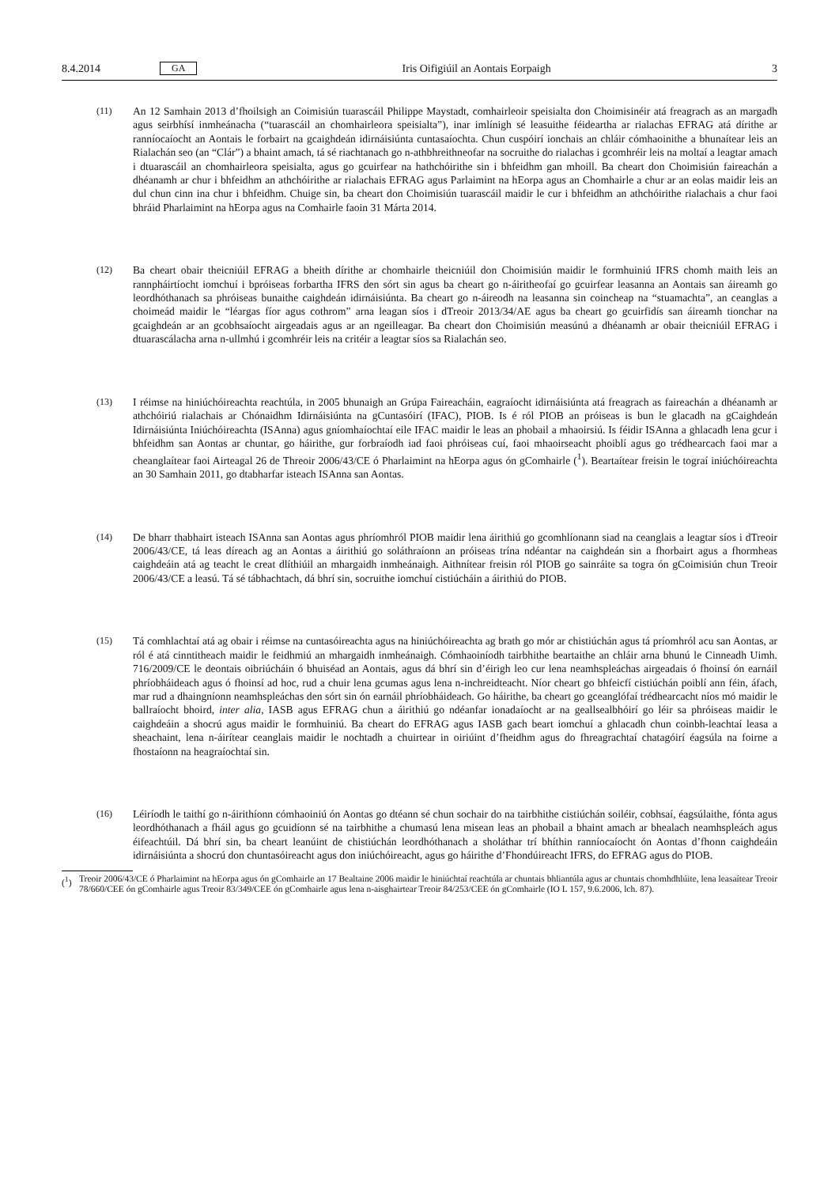8.4.2014 GA Iris Oifigiúil an Aontais Eorpaigh 3
(11) An 12 Samhain 2013 d’fhoilsigh an Coimisiún tuarascáil Philippe Maystadt, comhairleoir speisialta don Choimisinéir atá freagrach as an margadh agus seirbhísí inmheánacha (“tuarascáil an chomhairleora speisialta”), inar imlínigh sé leasuithe féideartha ar rialachas EFRAG atá dírithe ar ranníocaíocht an Aontais le forbairt na gcaighdeán idirnáisiúnta cuntasaíochta. Chun cuspóirí ionchais an chláir cómhaoinithe a bhunaítear leis an Rialachán seo (an “Clár”) a bhaint amach, tá sé riachtanach go n-athbhreithneofar na socruithe do rialachas i gcomhréir leis na moltaí a leagtar amach i dtuarascáil an chomhairleora speisialta, agus go gcuirfear na hathchóirithe sin i bhfeidhm gan mhoill. Ba cheart don Choimisiún faireachán a dhéanamh ar chur i bhfeidhm an athchóirithe ar rialachais EFRAG agus Parlaimint na hEorpa agus an Chomhairle a chur ar an eolas maidir leis an dul chun cinn ina chur i bhfeidhm. Chuige sin, ba cheart don Choimisiún tuarascáil maidir le cur i bhfeidhm an athchóirithe rialachais a chur faoi bhráid Pharlaimint na hEorpa agus na Comhairle faoin 31 Márta 2014.
(12) Ba cheart obair theicniúil EFRAG a bheith dírithe ar chomhairle theicniúil don Choimisiún maidir le formhuiniú IFRS chomh maith leis an rannpháirtíocht iomchuí i bpróiseas forbartha IFRS den sórt sin agus ba cheart go n-áiritheofaí go gcuirfear leasanna an Aontais san áireamh go leordhóthanach sa phróiseas bunaithe caighdeán idirnáisiúnta. Ba cheart go n-áireodh na leasanna sin coincheap na “stuamachta”, an ceanglas a choimeád maidir le “léargas fíor agus cothrom” arna leagan síos i dTreoir 2013/34/AE agus ba cheart go gcuirfidís san áireamh tionchar na gcaighdeán ar an gcobhsaíocht airgeadais agus ar an ngeilleagar. Ba cheart don Choimisiún measúnú a dhéanamh ar obair theicniúil EFRAG i dtuarascálacha arna n-ullmhú i gcomhréir leis na critéir a leagtar síos sa Rialachán seo.
(13) I réimse na hiniúchóireachta reachtúla, in 2005 bhunaigh an Grúpa Faireacháin, eagraíocht idirnáisiúnta atá freagrach as faireachán a dhéanamh ar athchóiriú rialachais ar Chónaidhm Idirnáisiúnta na gCuntasóirí (IFAC), PIOB. Is é ról PIOB an próiseas is bun le glacadh na gCaighdeán Idirnáisiúnta Iniúchóireachta (ISAnna) agus gníomhaíochtaí eile IFAC maidir le leas an phobail a mhaoirsiú. Is féidir ISAnna a ghlacadh lena gcur i bhfeidhm san Aontas ar chuntar, go háirithe, gur forbraíodh iad faoi phróiseas cuí, faoi mhaoirseacht phoiblí agus go trédhearcach faoi mar a cheanglaítear faoi Airteagal 26 de Threoir 2006/43/CE ó Pharlaimint na hEorpa agus ón gComhairle (<sup>1</sup>). Beartaítear freisin le tograí iniúchóireachta an 30 Samhain 2011, go dtabharfar isteach ISAnna san Aontas.
(14) De bharr thabhairt isteach ISAnna san Aontas agus phríomhról PIOB maidir lena áirithiú go gcomhlíonann siad na ceanglais a leagtar síos i dTreoir 2006/43/CE, tá leas díreach ag an Aontas a áirithiú go soláthraíonn an próiseas trína ndéantar na caighdeán sin a fhorbairt agus a fhormheas caighdeáin atá ag teacht le creat dlíthiúil an mhargaidh inmheánaigh. Aithnítear freisin ról PIOB go sainráite sa togra ón gCoimisiún chun Treoir 2006/43/CE a leasú. Tá sé tábhachtach, dá bhrí sin, socruithe iomchuí cistiúcháin a áirithiú do PIOB.
(15) Tá comhlachtaí atá ag obair i réimse na cuntasóireachta agus na hiniúchóireachta ag brath go mór ar chistiúchán agus tá príomhról acu san Aontas, ar ról é atá cinntitheach maidir le feidhmiú an mhargaidh inmheánaigh. Cómhaoiníodh tairbhithe beartaithe an chláir arna bhunú le Cinneadh Uimh. 716/2009/CE le deontais oibriúcháin ó bhuiséad an Aontais, agus dá bhrí sin d’éirigh leo cur lena neamhspleáchas airgeadais ó fhoinsí ón earnáil phríobháideach agus ó fhoinsí ad hoc, rud a chuir lena gcumas agus lena n-inchreidteacht. Níor cheart go bhfeicfí cistiúchán poiblí ann féin, áfach, mar rud a dhaingníonn neamhspleáchas den sórt sin ón earnáil phríobháideach. Go háirithe, ba cheart go gceanglófaí trédhearcacht níos mó maidir le ballraíocht bhoird, inter alia, IASB agus EFRAG chun a áirithiú go ndéanfar ionadaíocht ar na geallsealbhóirí go léir sa phróiseas maidir le caighdeáin a shocrú agus maidir le formhuiniú. Ba cheart do EFRAG agus IASB gach beart iomchuí a ghlacadh chun coinbh-leachtaí leasa a sheachaint, lena n-áirítear ceanglais maidir le nochtadh a chuirtear in oiriúint d’fheidhm agus do fhreagrachtaí chatagóirí éagsúla na foirne a fhostaíonn na heagraíochtaí sin.
(16) Léiríodh le taithí go n-áirithíonn cómhaoiniú ón Aontas go dtéann sé chun sochair do na tairbhithe cistiúchán soiléir, cobhsaí, éagsúlaithe, fónta agus leordhóthanach a fháil agus go gcuidíonn sé na tairbhithe a chumasú lena misean leas an phobail a bhaint amach ar bhealach neamhspleách agus éifeachtúil. Dá bhrí sin, ba cheart leanúint de chistiúchán leordhóthanach a sholáthar trí bhíthin ranníocaíocht ón Aontas d’fhonn caighdeáin idirnáisiúnta a shocrú don chuntasóireacht agus don iniúchóireacht, agus go háirithe d’Fhondúireacht IFRS, do EFRAG agus do PIOB.
(<sup>1</sup>) Treoir 2006/43/CE ó Pharlaimint na hEorpa agus ón gComhairle an 17 Bealtaine 2006 maidir le hiniúchtaí reachtúla ar chuntais bhliantúla agus ar chuntais chomhdhlúite, lena leasaítear Treoir 78/660/CEE ón gComhairle agus Treoir 83/349/CEE ón gComhairle agus lena n-aisghairtear Treoir 84/253/CEE ón gComhairle (IO L 157, 9.6.2006, lch. 87).